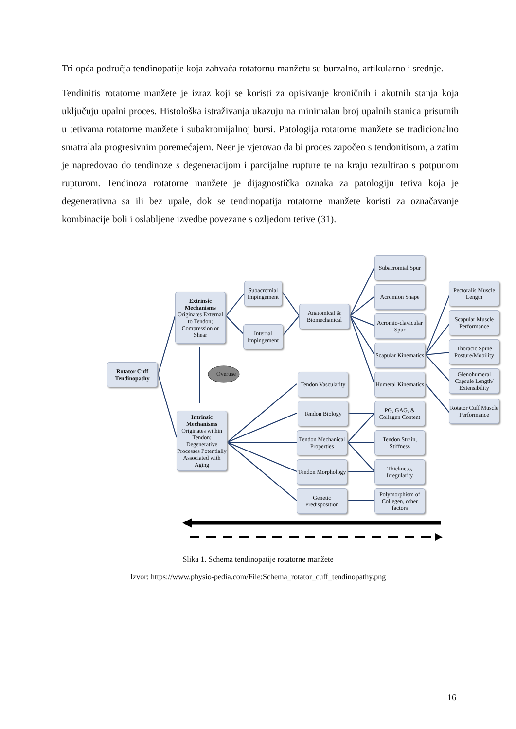Tri opća područja tendinopatije koja zahvaća rotatornu manžetu su burzalno, artikularno i srednje.
Tendinitis rotatorne manžete je izraz koji se koristi za opisivanje kroničnih i akutnih stanja koja uključuju upalni proces. Histološka istraživanja ukazuju na minimalan broj upalnih stanica prisutnih u tetivama rotatorne manžete i subakromijalnoj bursi. Patologija rotatorne manžete se tradicionalno smatralala progresivnim poremećajem. Neer je vjerovao da bi proces započeo s tendonitisom, a zatim je napredovao do tendinoze s degeneracijom i parcijalne rupture te na kraju rezultirao s potpunom rupturom. Tendinoza rotatorne manžete je dijagnostička oznaka za patologiju tetiva koja je degenerativna sa ili bez upale, dok se tendinopatija rotatorne manžete koristi za označavanje kombinacije boli i oslabljene izvedbe povezane s ozljedom tetive (31).
Overuse
Rotator Cuff Tendinopathy
Extrinsic Mechanisms
Originates External to Tendon; Compression or Shear
Intrinsic Mechanisms
Originates within Tendon; Degenerative Processes Potentially Associated with Aging
Subacromial Impingement
Internal Impingement
Anatomical & Biomechanical
Subacromial Spur
Acromion Shape
Acromio-clavicular Spur
Scapular Kinematics
Humeral Kinematics
Pectoralis Muscle Length
Scapular Muscle Performance
Thoracic Spine Posture/Mobility
Glenohumeral Capsule Length/ Extensibility
Rotator Cuff Muscle Performance
Tendon Vascularity
Tendon Biology
Tendon Mechanical Properties
Tendon Morphology
Genetic Predisposition
PG, GAG, & Collagen Content
Tendon Strain, Stiffness
Thickness, Irregularity
Polymorphism of Collegen, other factors
Slika 1. Schema tendinopatije rotatorne manžete
Izvor: https://www.physio-pedia.com/File:Schema_rotator_cuff_tendinopathy.png
16